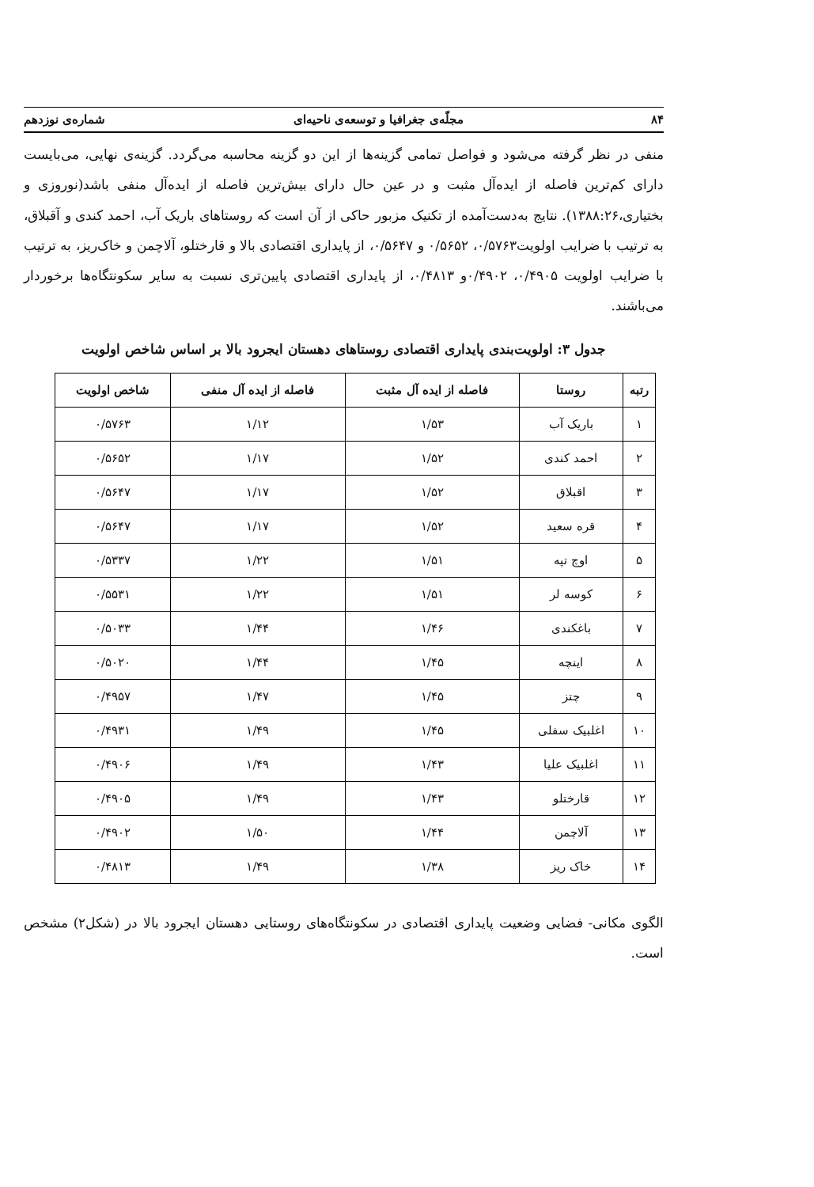۸۴ مجلّه‌ی جغرافیا و توسعه‌ی ناحیه‌ای شماره‌ی نوزدهم
منفی در نظر گرفته می‌شود و فواصل تمامی گزینه‌ها از این دو گزینه محاسبه می‌گردد. گزینه‌ی نهایی، می‌بایست دارای کم‌ترین فاصله از ایده‌آل مثبت و در عین حال دارای بیش‌ترین فاصله از ایده‌آل منفی باشد(نوروزی و بختیاری،۱۳۸۸:۲۶). نتایج به‌دست‌آمده از تکنیک مزبور حاکی از آن است که روستاهای باریک آب، احمد کندی و آقبلاق، به ترتیب با ضرایب اولویت۰/۵۷۶۳، ۰/۵۶۵۲ و ۰/۵۶۴۷، از پایداری اقتصادی بالا و قارختلو، آلاچمن و خاک‌ریز، به ترتیب با ضرایب اولویت ۰/۴۹۰۵، ۰/۴۹۰۲و ۰/۴۸۱۳، از پایداری اقتصادی پایین‌تری نسبت به سایر سکونتگاه‌ها برخوردار می‌باشند.
جدول ۳: اولویت‌بندی پایداری اقتصادی روستاهای دهستان ایجرود بالا بر اساس شاخص اولویت
| رتبه | روستا | فاصله از ایده آل مثبت | فاصله از ایده آل منفی | شاخص اولویت |
| --- | --- | --- | --- | --- |
| ۱ | باریک آب | ۱/۵۳ | ۱/۱۲ | ۰/۵۷۶۳ |
| ۲ | احمد کندی | ۱/۵۲ | ۱/۱۷ | ۰/۵۶۵۲ |
| ۳ | اقبلاق | ۱/۵۲ | ۱/۱۷ | ۰/۵۶۴۷ |
| ۴ | قره سعید | ۱/۵۲ | ۱/۱۷ | ۰/۵۶۴۷ |
| ۵ | اوچ تپه | ۱/۵۱ | ۱/۲۲ | ۰/۵۳۳۷ |
| ۶ | کوسه لر | ۱/۵۱ | ۱/۲۲ | ۰/۵۵۳۱ |
| ۷ | باغکندی | ۱/۴۶ | ۱/۴۴ | ۰/۵۰۳۳ |
| ۸ | اینچه | ۱/۴۵ | ۱/۴۴ | ۰/۵۰۲۰ |
| ۹ | چتز | ۱/۴۵ | ۱/۴۷ | ۰/۴۹۵۷ |
| ۱۰ | اغلبیک سفلی | ۱/۴۵ | ۱/۴۹ | ۰/۴۹۳۱ |
| ۱۱ | اغلبیک علیا | ۱/۴۳ | ۱/۴۹ | ۰/۴۹۰۶ |
| ۱۲ | قارختلو | ۱/۴۳ | ۱/۴۹ | ۰/۴۹۰۵ |
| ۱۳ | آلاچمن | ۱/۴۴ | ۱/۵۰ | ۰/۴۹۰۲ |
| ۱۴ | خاک ریز | ۱/۳۸ | ۱/۴۹ | ۰/۴۸۱۳ |
الگوی مکانی- فضایی وضعیت پایداری اقتصادی در سکونتگاه‌های روستایی دهستان ایجرود بالا در (شکل۲) مشخص است.